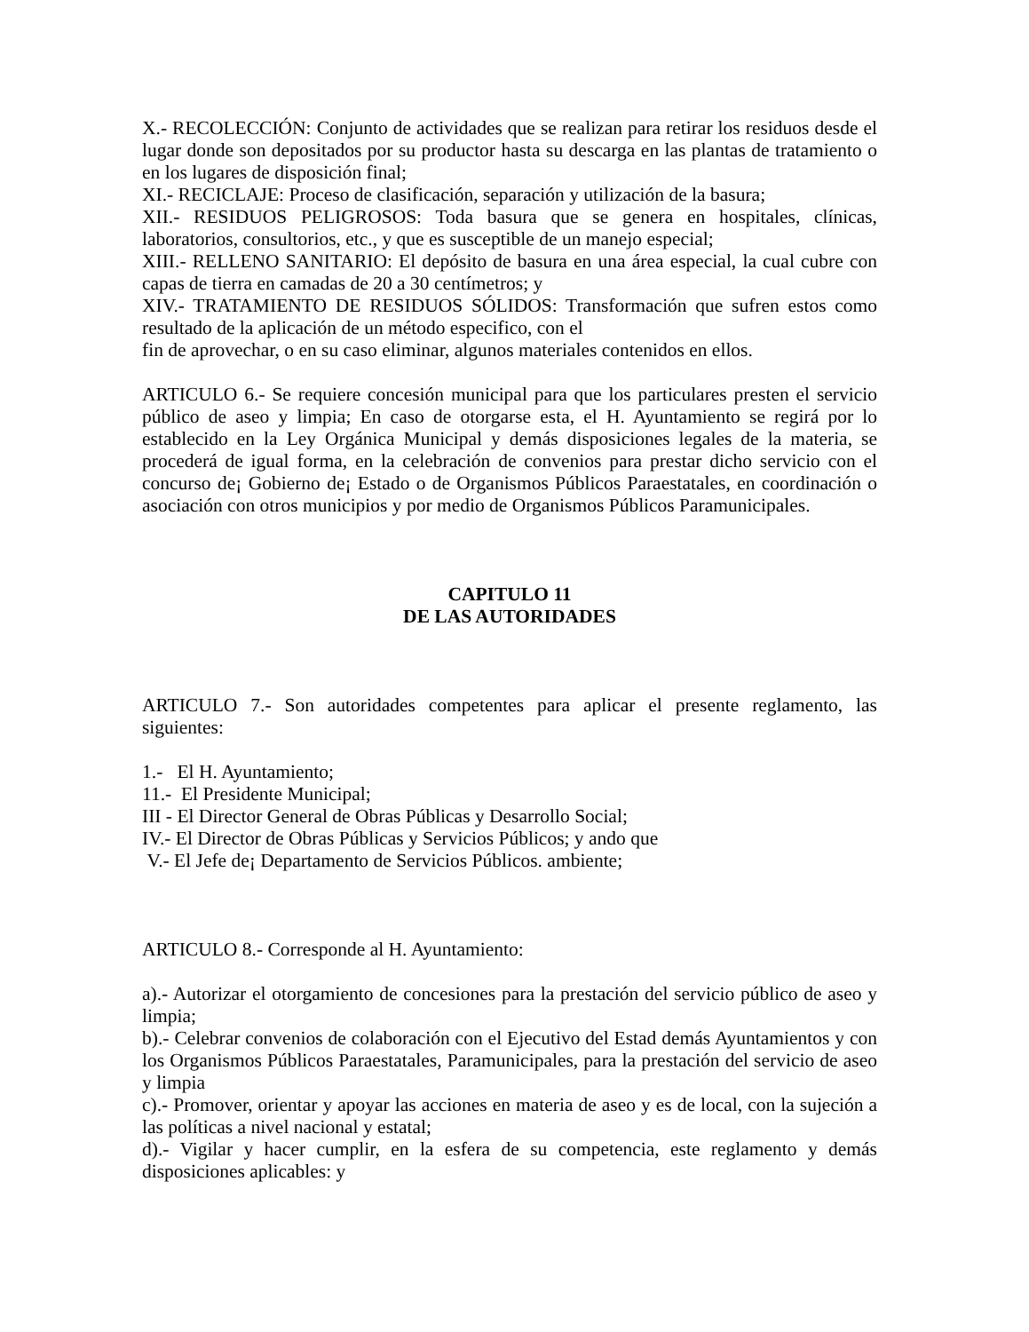X.- RECOLECCIÓN: Conjunto de actividades que se realizan para retirar los residuos desde el lugar donde son depositados por su productor hasta su descarga en las plantas de tratamiento o en los lugares de disposición final;
XI.- RECICLAJE: Proceso de clasificación, separación y utilización de la basura;
XII.- RESIDUOS PELIGROSOS: Toda basura que se genera en hospitales, clínicas, laboratorios, consultorios, etc., y que es susceptible de un manejo especial;
XIII.- RELLENO SANITARIO: El depósito de basura en una área especial, la cual cubre con capas de tierra en camadas de 20 a 30 centímetros; y
XIV.- TRATAMIENTO DE RESIDUOS SÓLIDOS: Transformación que sufren estos como resultado de la aplicación de un método especifico, con el
fin de aprovechar, o en su caso eliminar, algunos materiales contenidos en ellos.
ARTICULO 6.- Se requiere concesión municipal para que los particulares presten el servicio público de aseo y limpia; En caso de otorgarse esta, el H. Ayuntamiento se regirá por lo establecido en la Ley Orgánica Municipal y demás disposiciones legales de la materia, se procederá de igual forma, en la celebración de convenios para prestar dicho servicio con el concurso de¡ Gobierno de¡ Estado o de Organismos Públicos Paraestatales, en coordinación o asociación con otros municipios y por medio de Organismos Públicos Paramunicipales.
CAPITULO 11
DE LAS AUTORIDADES
ARTICULO 7.- Son autoridades competentes para aplicar el presente reglamento, las siguientes:
1.- El H. Ayuntamiento;
11.- El Presidente Municipal;
III - El Director General de Obras Públicas y Desarrollo Social;
IV.- El Director de Obras Públicas y Servicios Públicos; y ando que
V.- El Jefe de¡ Departamento de Servicios Públicos. ambiente;
ARTICULO 8.- Corresponde al H. Ayuntamiento:
a).- Autorizar el otorgamiento de concesiones para la prestación del servicio público de aseo y limpia;
b).- Celebrar convenios de colaboración con el Ejecutivo del Estad demás Ayuntamientos y con los Organismos Públicos Paraestatales, Paramunicipales, para la prestación del servicio de aseo y limpia
c).- Promover, orientar y apoyar las acciones en materia de aseo y es de local, con la sujeción a las políticas a nivel nacional y estatal;
d).- Vigilar y hacer cumplir, en la esfera de su competencia, este reglamento y demás disposiciones aplicables: y